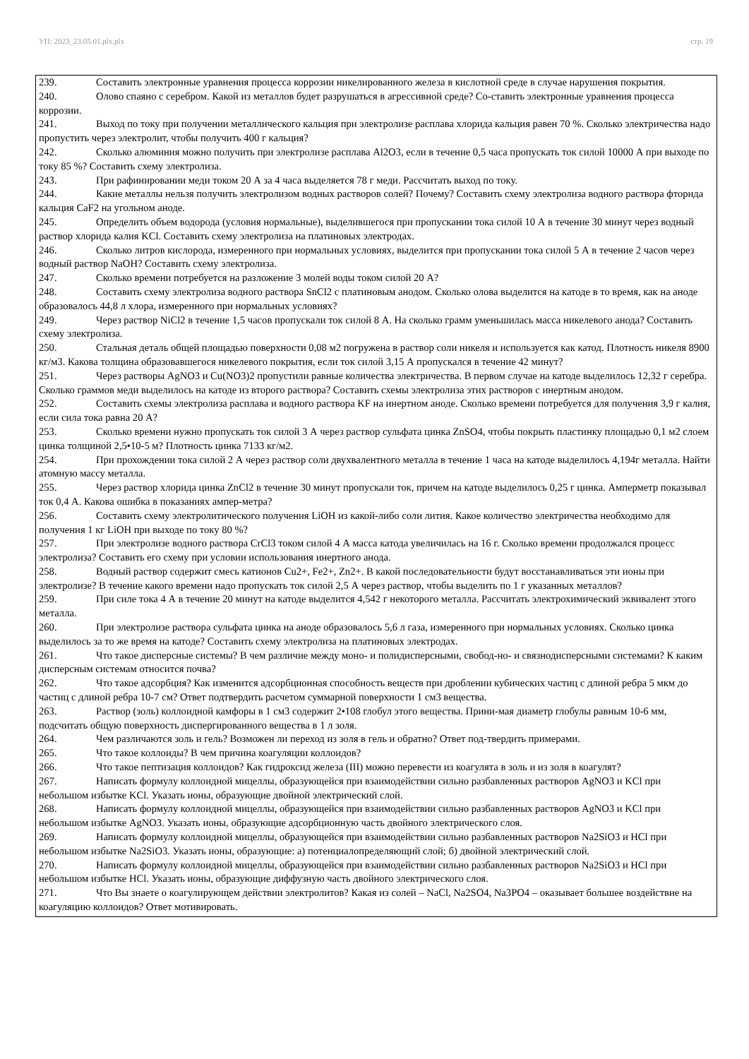УП: 2023_23.05.01.plx.plx стр. 19
239. Составить электронные уравнения процесса коррозии никелированного железа в кислотной среде в случае нарушения покрытия.
240. Олово спаяно с серебром. Какой из металлов будет разрушаться в агрессивной среде? Со-ставить электронные уравнения процесса коррозии.
241. Выход по току при получении металлического кальция при электролизе расплава хлорида кальция равен 70 %. Сколько электричества надо пропустить через электролит, чтобы получить 400 г кальция?
242. Сколько алюминия можно получить при электролизе расплава Al2O3, если в течение 0,5 часа пропускать ток силой 10000 А при выходе по току 85 %? Составить схему электролиза.
243. При рафинировании меди током 20 А за 4 часа выделяется 78 г меди. Рассчитать выход по току.
244. Какие металлы нельзя получить электролизом водных растворов солей? Почему? Составить схему электролиза водного раствора фторида кальция CaF2 на угольном аноде.
245. Определить объем водорода (условия нормальные), выделившегося при пропускании тока силой 10 А в течение 30 минут через водный раствор хлорида калия KCl. Составить схему электролиза на платиновых электродах.
246. Сколько литров кислорода, измеренного при нормальных условиях, выделится при пропускании тока силой 5 А в течение 2 часов через водный раствор NaOH? Составить схему электролиза.
247. Сколько времени потребуется на разложение 3 молей воды током силой 20 А?
248. Составить схему электролиза водного раствора SnCl2 с платиновым анодом. Сколько олова выделится на катоде в то время, как на аноде образовалось 44,8 л хлора, измеренного при нормальных условиях?
249. Через раствор NiCl2 в течение 1,5 часов пропускали ток силой 8 А. На сколько грамм уменьшилась масса никелевого анода? Составить схему электролиза.
250. Стальная деталь общей площадью поверхности 0,08 м2 погружена в раствор соли никеля и используется как катод. Плотность никеля 8900 кг/м3. Какова толщина образовавшегося никелевого покрытия, если ток силой 3,15 А пропускался в течение 42 минут?
251. Через растворы AgNO3 и Cu(NO3)2 пропустили равные количества электричества. В первом случае на катоде выделилось 12,32 г серебра. Сколько граммов меди выделилось на катоде из второго раствора? Составить схемы электролиза этих растворов с инертным анодом.
252. Составить схемы электролиза расплава и водного раствора KF на инертном аноде. Сколько времени потребуется для получения 3,9 г калия, если сила тока равна 20 А?
253. Сколько времени нужно пропускать ток силой 3 А через раствор сульфата цинка ZnSO4, чтобы покрыть пластинку площадью 0,1 м2 слоем цинка толщиной 2,5•10-5 м? Плотность цинка 7133 кг/м2.
254. При прохождении тока силой 2 А через раствор соли двухвалентного металла в течение 1 часа на катоде выделилось 4,194г металла. Найти атомную массу металла.
255. Через раствор хлорида цинка ZnCl2 в течение 30 минут пропускали ток, причем на катоде выделилось 0,25 г цинка. Амперметр показывал ток 0,4 А. Какова ошибка в показаниях ампер-метра?
256. Составить схему электролитического получения LiOH из какой-либо соли лития. Какое количество электричества необходимо для получения 1 кг LiOH при выходе по току 80 %?
257. При электролизе водного раствора CrCl3 током силой 4 А масса катода увеличилась на 16 г. Сколько времени продолжался процесс электролиза? Составить его схему при условии использования инертного анода.
258. Водный раствор содержит смесь катионов Cu2+, Fe2+, Zn2+. В какой последовательности будут восстанавливаться эти ионы при электролизе? В течение какого времени надо пропускать ток силой 2,5 А через раствор, чтобы выделить по 1 г указанных металлов?
259. При силе тока 4 А в течение 20 минут на катоде выделится 4,542 г некоторого металла. Рассчитать электрохимический эквивалент этого металла.
260. При электролизе раствора сульфата цинка на аноде образовалось 5,6 л газа, измеренного при нормальных условиях. Сколько цинка выделилось за то же время на катоде? Составить схему электролиза на платиновых электродах.
261. Что такое дисперсные системы? В чем различие между моно- и полидисперсными, свобод-но- и связнодисперсными системами? К каким дисперсным системам относится почва?
262. Что такое адсорбция? Как изменится адсорбционная способность веществ при дроблении кубических частиц с длиной ребра 5 мкм до частиц с длиной ребра 10-7 см? Ответ подтвердить расчетом суммарной поверхности 1 см3 вещества.
263. Раствор (золь) коллоидной камфоры в 1 см3 содержит 2•108 глобул этого вещества. Прини-мая диаметр глобулы равным 10-6 мм, подсчитать общую поверхность диспергированного вещества в 1 л золя.
264. Чем различаются золь и гель? Возможен ли переход из золя в гель и обратно? Ответ под-твердить примерами.
265. Что такое коллоиды? В чем причина коагуляции коллоидов?
266. Что такое пептизация коллоидов? Как гидроксид железа (III) можно перевести из коагулята в золь и из золя в коагулят?
267. Написать формулу коллоидной мицеллы, образующейся при взаимодействии сильно разбавленных растворов AgNO3 и KCl при небольшом избытке KCl. Указать ионы, образующие двойной электрический слой.
268. Написать формулу коллоидной мицеллы, образующейся при взаимодействии сильно разбавленных растворов AgNO3 и KCl при небольшом избытке AgNO3. Указать ионы, образующие адсорбционную часть двойного электрического слоя.
269. Написать формулу коллоидной мицеллы, образующейся при взаимодействии сильно разбавленных растворов Na2SiO3 и HCl при небольшом избытке Na2SiO3. Указать ионы, образующие: а) потенциалопределяющий слой; б) двойной электрический слой.
270. Написать формулу коллоидной мицеллы, образующейся при взаимодействии сильно разбавленных растворов Na2SiO3 и HCl при небольшом избытке HCl. Указать ионы, образующие диффузную часть двойного электрического слоя.
271. Что Вы знаете о коагулирующем действии электролитов? Какая из солей – NaCl, Na2SO4, Na3PO4 – оказывает большее воздействие на коагуляцию коллоидов? Ответ мотивировать.